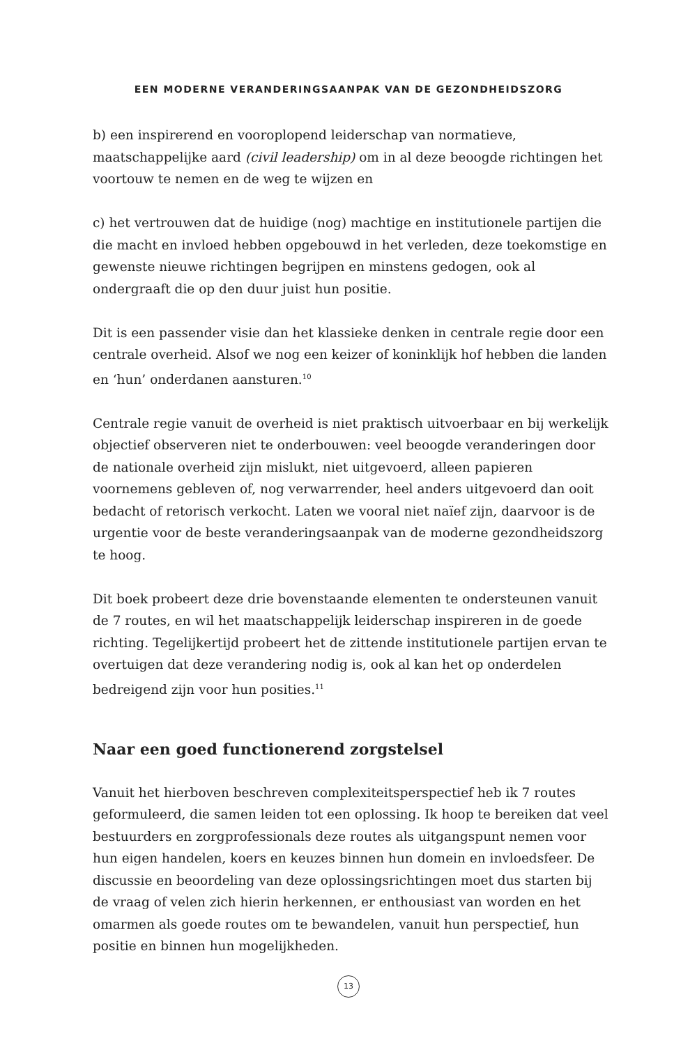EEN MODERNE VERANDERINGSAANPAK VAN DE GEZONDHEIDSZORG
b) een inspirerend en vooroplopend leiderschap van normatieve, maatschappelijke aard (civil leadership) om in al deze beoogde richtingen het voortouw te nemen en de weg te wijzen en
c) het vertrouwen dat de huidige (nog) machtige en institutionele partijen die die macht en invloed hebben opgebouwd in het verleden, deze toekomstige en gewenste nieuwe richtingen begrijpen en minstens gedogen, ook al ondergraaft die op den duur juist hun positie.
Dit is een passender visie dan het klassieke denken in centrale regie door een centrale overheid. Alsof we nog een keizer of koninklijk hof hebben die landen en ‘hun’ onderdanen aansturen.<sup>10</sup>
Centrale regie vanuit de overheid is niet praktisch uitvoerbaar en bij werkelijk objectief observeren niet te onderbouwen: veel beoogde veranderingen door de nationale overheid zijn mislukt, niet uitgevoerd, alleen papieren voornemens gebleven of, nog verwarrender, heel anders uitgevoerd dan ooit bedacht of retorisch verkocht. Laten we vooral niet naïef zijn, daarvoor is de urgentie voor de beste veranderingsaanpak van de moderne gezondheidszorg te hoog.
Dit boek probeert deze drie bovenstaande elementen te ondersteunen vanuit de 7 routes, en wil het maatschappelijk leiderschap inspireren in de goede richting. Tegelijkertijd probeert het de zittende institutionele partijen ervan te overtuigen dat deze verandering nodig is, ook al kan het op onderdelen bedreigend zijn voor hun posities.<sup>11</sup>
Naar een goed functionerend zorgstelsel
Vanuit het hierboven beschreven complexiteitsperspectief heb ik 7 routes geformuleerd, die samen leiden tot een oplossing. Ik hoop te bereiken dat veel bestuurders en zorgprofessionals deze routes als uitgangspunt nemen voor hun eigen handelen, koers en keuzes binnen hun domein en invloedsfeer. De discussie en beoordeling van deze oplossingsrichtingen moet dus starten bij de vraag of velen zich hierin herkennen, er enthousiast van worden en het omarmen als goede routes om te bewandelen, vanuit hun perspectief, hun positie en binnen hun mogelijkheden.
13